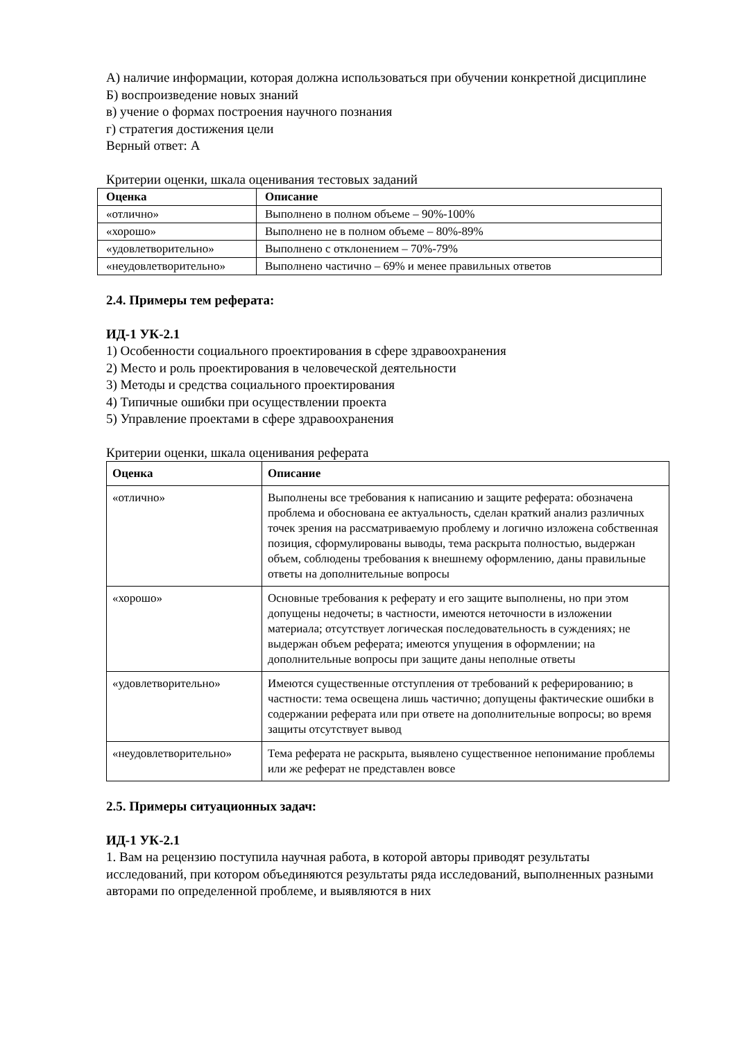А) наличие информации, которая должна использоваться при обучении конкретной дисциплине
Б) воспроизведение новых знаний
в) учение о формах построения научного познания
г) стратегия достижения цели
Верный ответ: А
Критерии оценки, шкала оценивания тестовых заданий
| Оценка | Описание |
| --- | --- |
| «отлично» | Выполнено в полном объеме – 90%-100% |
| «хорошо» | Выполнено не в полном объеме – 80%-89% |
| «удовлетворительно» | Выполнено с отклонением – 70%-79% |
| «неудовлетворительно» | Выполнено частично – 69% и менее правильных ответов |
2.4. Примеры тем реферата:
ИД-1 УК-2.1
1) Особенности социального проектирования в сфере здравоохранения
2) Место и роль проектирования в человеческой деятельности
3) Методы и средства социального проектирования
4) Типичные ошибки при осуществлении проекта
5) Управление проектами в сфере здравоохранения
Критерии оценки, шкала оценивания реферата
| Оценка | Описание |
| --- | --- |
| «отлично» | Выполнены все требования к написанию и защите реферата: обозначена проблема и обоснована ее актуальность, сделан краткий анализ различных точек зрения на рассматриваемую проблему и логично изложена собственная позиция, сформулированы выводы, тема раскрыта полностью, выдержан объем, соблюдены требования к внешнему оформлению, даны правильные ответы на дополнительные вопросы |
| «хорошо» | Основные требования к реферату и его защите выполнены, но при этом допущены недочеты; в частности, имеются неточности в изложении материала; отсутствует логическая последовательность в суждениях; не выдержан объем реферата; имеются упущения в оформлении; на дополнительные вопросы при защите даны неполные ответы |
| «удовлетворительно» | Имеются существенные отступления от требований к реферированию; в частности: тема освещена лишь частично; допущены фактические ошибки в содержании реферата или при ответе на дополнительные вопросы; во время защиты отсутствует вывод |
| «неудовлетворительно» | Тема реферата не раскрыта, выявлено существенное непонимание проблемы или же реферат не представлен вовсе |
2.5. Примеры ситуационных задач:
ИД-1 УК-2.1
1. Вам на рецензию поступила научная работа, в которой авторы приводят результаты исследований, при котором объединяются результаты ряда исследований, выполненных разными авторами по определенной проблеме, и выявляются в них